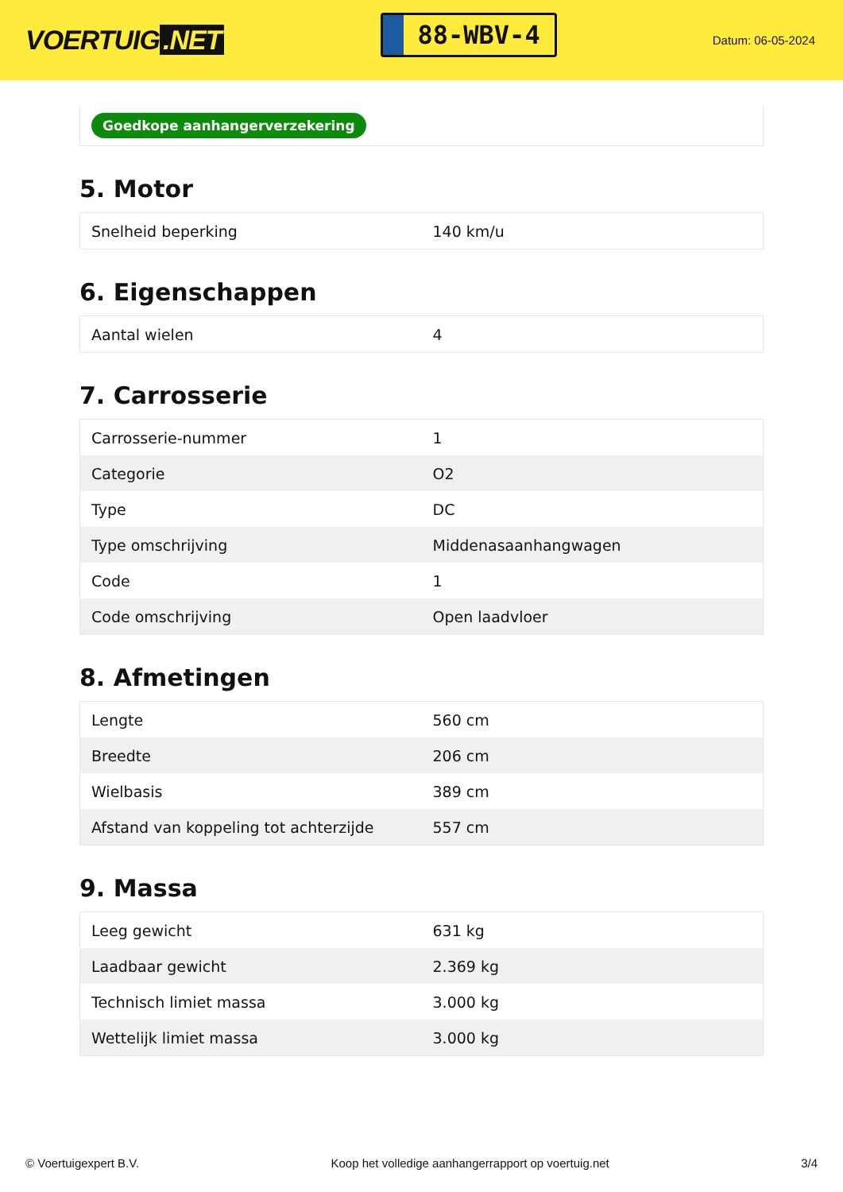VOERTUIG.NET
88-WBV-4
Datum: 06-05-2024
Goedkope aanhangerverzekering
5. Motor
| Snelheid beperking | 140 km/u |
6. Eigenschappen
| Aantal wielen | 4 |
7. Carrosserie
| Carrosserie-nummer | 1 |
| Categorie | O2 |
| Type | DC |
| Type omschrijving | Middenasaanhangwagen |
| Code | 1 |
| Code omschrijving | Open laadvloer |
8. Afmetingen
| Lengte | 560 cm |
| Breedte | 206 cm |
| Wielbasis | 389 cm |
| Afstand van koppeling tot achterzijde | 557 cm |
9. Massa
| Leeg gewicht | 631 kg |
| Laadbaar gewicht | 2.369 kg |
| Technisch limiet massa | 3.000 kg |
| Wettelijk limiet massa | 3.000 kg |
© Voertuigexpert B.V. Koop het volledige aanhangerrapport op voertuig.net 3/4